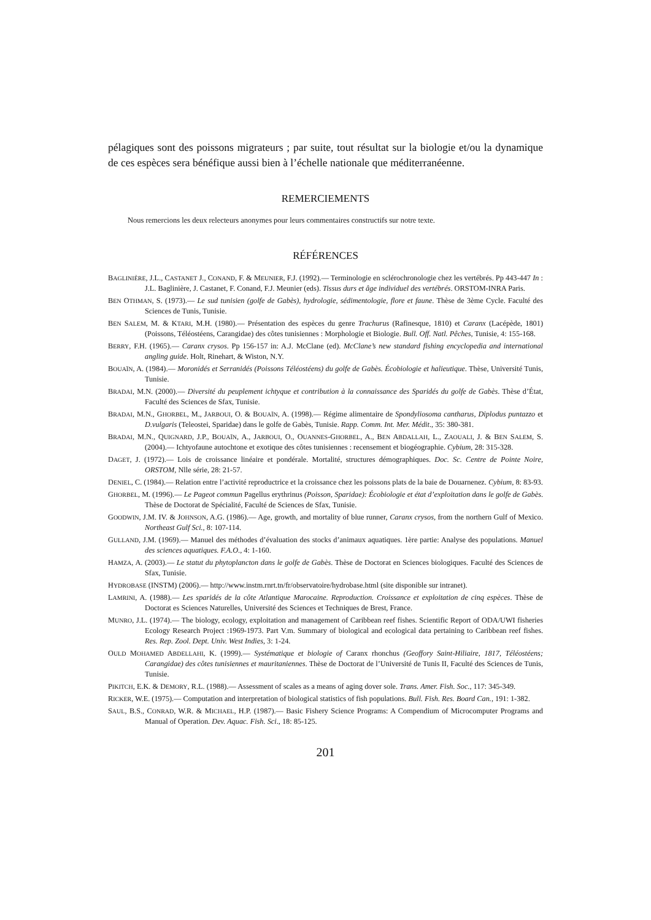pélagiques sont des poissons migrateurs ; par suite, tout résultat sur la biologie et/ou la dynamique de ces espèces sera bénéfique aussi bien à l’échelle nationale que méditerranéenne.
REMERCIEMENTS
Nous remercions les deux relecteurs anonymes pour leurs commentaires constructifs sur notre texte.
RÉFÉRENCES
BAGLINIÈRE, J.L., CASTANET J., CONAND, F. & MEUNIER, F.J. (1992).— Terminologie en sclérochronologie chez les vertébrés. Pp 443-447 In : J.L. Baglinière, J. Castanet, F. Conand, F.J. Meunier (eds). Tissus durs et âge individuel des vertébrés. ORSTOM-INRA Paris.
BEN OTHMAN, S. (1973).— Le sud tunisien (golfe de Gabès), hydrologie, sédimentologie, flore et faune. Thèse de 3ème Cycle. Faculté des Sciences de Tunis, Tunisie.
BEN SALEM, M. & KTARI, M.H. (1980).— Présentation des espèces du genre Trachurus (Rafinesque, 1810) et Caranx (Lacépède, 1801) (Poissons, Téléostéens, Carangidae) des côtes tunisiennes : Morphologie et Biologie. Bull. Off. Natl. Pêches, Tunisie, 4: 155-168.
BERRY, F.H. (1965).— Caranx crysos. Pp 156-157 in: A.J. McClane (ed). McClane’s new standard fishing encyclopedia and international angling guide. Holt, Rinehart, & Wiston, N.Y.
BOUAÏN, A. (1984).— Moronidés et Serranidés (Poissons Téléostéens) du golfe de Gabès. Écobiologie et halieutique. Thèse, Université Tunis, Tunisie.
BRADAI, M.N. (2000).— Diversité du peuplement ichtyque et contribution à la connaissance des Sparidés du golfe de Gabès. Thèse d’État, Faculté des Sciences de Sfax, Tunisie.
BRADAI, M.N., GHORBEL, M., JARBOUI, O. & BOUAÏN, A. (1998).— Régime alimentaire de Spondyliosoma cantharus, Diplodus puntazzo et D.vulgaris (Teleostei, Sparidae) dans le golfe de Gabès, Tunisie. Rapp. Comm. Int. Mer. Médit., 35: 380-381.
BRADAI, M.N., QUIGNARD, J.P., BOUAÏN, A., JARBOUI, O., OUANNES-GHORBEL, A., BEN ABDALLAH, L., ZAOUALI, J. & BEN SALEM, S. (2004).— Ichtyofaune autochtone et exotique des côtes tunisiennes : recensement et biogéographie. Cybium, 28: 315-328.
DAGET, J. (1972).— Lois de croissance linéaire et pondérale. Mortalité, structures démographiques. Doc. Sc. Centre de Pointe Noire, ORSTOM, Nlle série, 28: 21-57.
DENIEL, C. (1984).— Relation entre l’activité reproductrice et la croissance chez les poissons plats de la baie de Douarnenez. Cybium, 8: 83-93.
GHORBEL, M. (1996).— Le Pageot commun Pagellus erythrinus (Poisson, Sparidae): Écobiologie et état d’exploitation dans le golfe de Gabès. Thèse de Doctorat de Spécialité, Faculté de Sciences de Sfax, Tunisie.
GOODWIN, J.M. IV. & JOHNSON, A.G. (1986).— Age, growth, and mortality of blue runner, Caranx crysos, from the northern Gulf of Mexico. Northeast Gulf Sci., 8: 107-114.
GULLAND, J.M. (1969).— Manuel des méthodes d’évaluation des stocks d’animaux aquatiques. 1ère partie: Analyse des populations. Manuel des sciences aquatiques. F.A.O., 4: 1-160.
HAMZA, A. (2003).— Le statut du phytoplancton dans le golfe de Gabès. Thèse de Doctorat en Sciences biologiques. Faculté des Sciences de Sfax, Tunisie.
HYDROBASE (INSTM) (2006).— http://www.instm.rnrt.tn/fr/observatoire/hydrobase.html (site disponible sur intranet).
LAMRINI, A. (1988).— Les sparidés de la côte Atlantique Marocaine. Reproduction. Croissance et exploitation de cinq espèces. Thèse de Doctorat es Sciences Naturelles, Université des Sciences et Techniques de Brest, France.
MUNRO, J.L. (1974).— The biology, ecology, exploitation and management of Caribbean reef fishes. Scientific Report of ODA/UWI fisheries Ecology Research Project :1969-1973. Part V.m. Summary of biological and ecological data pertaining to Caribbean reef fishes. Res. Rep. Zool. Dept. Univ. West Indies, 3: 1-24.
OULD MOHAMED ABDELLAHI, K. (1999).— Systématique et biologie of Caranx rhonchus (Geoffory Saint-Hiliaire, 1817, Téléostéens; Carangidae) des côtes tunisiennes et mauritaniennes. Thèse de Doctorat de l’Université de Tunis II, Faculté des Sciences de Tunis, Tunisie.
PIKITCH, E.K. & DEMORY, R.L. (1988).— Assessment of scales as a means of aging dover sole. Trans. Amer. Fish. Soc., 117: 345-349.
RICKER, W.E. (1975).— Computation and interpretation of biological statistics of fish populations. Bull. Fish. Res. Board Can., 191: 1-382.
SAUL, B.S., CONRAD, W.R. & MICHAEL, H.P. (1987).— Basic Fishery Science Programs: A Compendium of Microcomputer Programs and Manual of Operation. Dev. Aquac. Fish. Sci., 18: 85-125.
201